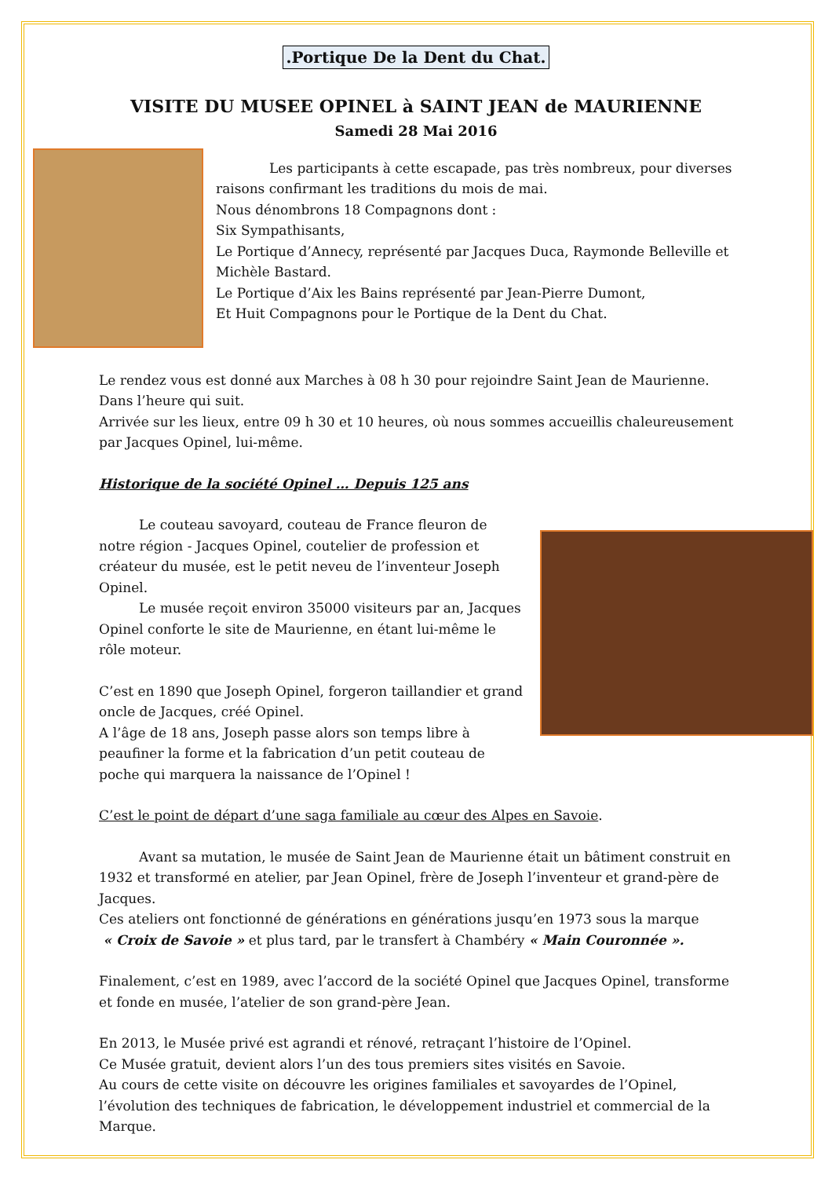.Portique De la Dent du Chat.
VISITE DU MUSEE OPINEL à SAINT JEAN de MAURIENNE
Samedi 28 Mai 2016
    Les participants à cette escapade, pas très nombreux, pour diverses raisons confirmant les traditions du mois de mai.
Nous dénombrons 18 Compagnons dont :
Six Sympathisants,
Le Portique d’Annecy, représenté par Jacques Duca, Raymonde Belleville et Michèle Bastard.
Le Portique d’Aix les Bains représenté par Jean-Pierre Dumont,
Et Huit Compagnons pour le Portique de la Dent du Chat.
Le rendez vous est donné aux Marches à 08 h 30 pour rejoindre Saint Jean de Maurienne.
Dans l’heure qui suit.
Arrivée sur les lieux, entre 09 h 30 et 10 heures, où nous sommes accueillis chaleureusement par Jacques Opinel, lui-même.
Historique de la société Opinel … Depuis 125 ans
   Le couteau savoyard, couteau de France fleuron de notre région - Jacques Opinel, coutelier de profession et créateur du musée, est le petit neveu de l’inventeur Joseph Opinel.
   Le musée reçoit environ 35000 visiteurs par an, Jacques Opinel conforte le site de Maurienne, en étant lui-même le rôle moteur.
C’est en 1890 que Joseph Opinel, forgeron taillandier et grand oncle de Jacques, créé Opinel.
A l’âge de 18 ans, Joseph passe alors son temps libre à peaufiner la forme et la fabrication d’un petit couteau de poche qui marquera la naissance de l’Opinel !
C’est le point de départ d’une saga familiale au cœur des Alpes en Savoie.
   Avant sa mutation, le musée de Saint Jean de Maurienne était un bâtiment construit en 1932 et transformé en atelier, par Jean Opinel, frère de Joseph l’inventeur et grand-père de Jacques.
Ces ateliers ont fonctionné de générations en générations jusqu’en 1973 sous la marque
« Croix de Savoie » et plus tard, par le transfert à Chambéry « Main Couronnée ».
Finalement, c’est en 1989, avec l’accord de la société Opinel que Jacques Opinel, transforme et fonde en musée, l’atelier de son grand-père Jean.
En 2013, le Musée privé est agrandi et rénové, retraçant l’histoire de l’Opinel.
Ce Musée gratuit, devient alors l’un des tous premiers sites visités en Savoie.
Au cours de cette visite on découvre les origines familiales et savoyardes de l’Opinel, l’évolution des techniques de fabrication, le développement industriel et commercial de la Marque.